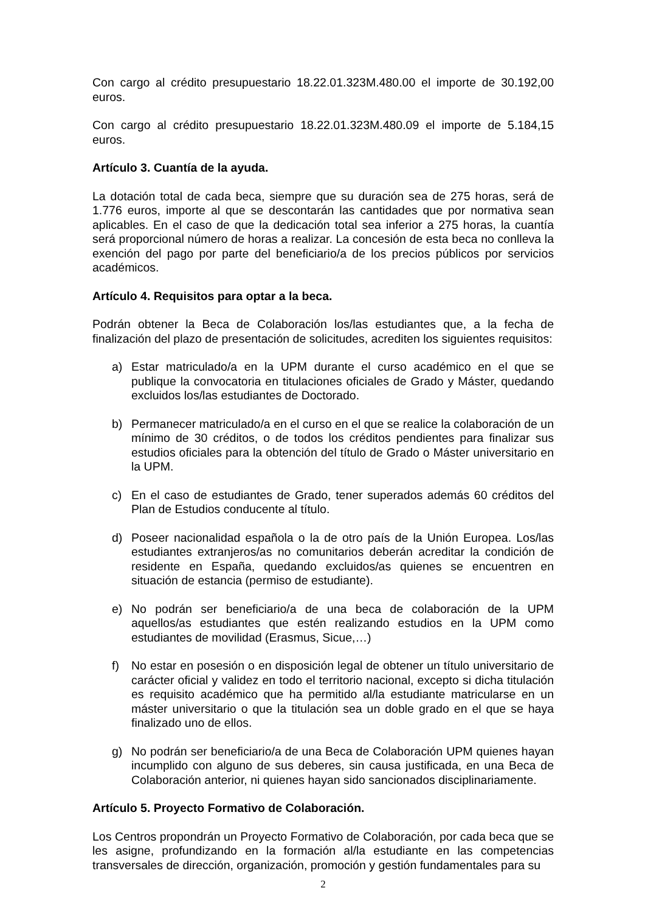Con cargo al crédito presupuestario 18.22.01.323M.480.00 el importe de 30.192,00 euros.
Con cargo al crédito presupuestario 18.22.01.323M.480.09 el importe de 5.184,15 euros.
Artículo 3. Cuantía de la ayuda.
La dotación total de cada beca, siempre que su duración sea de 275 horas, será de 1.776 euros, importe al que se descontarán las cantidades que por normativa sean aplicables. En el caso de que la dedicación total sea inferior a 275 horas, la cuantía será proporcional número de horas a realizar. La concesión de esta beca no conlleva la exención del pago por parte del beneficiario/a de los precios públicos por servicios académicos.
Artículo 4. Requisitos para optar a la beca.
Podrán obtener la Beca de Colaboración los/las estudiantes que, a la fecha de finalización del plazo de presentación de solicitudes, acrediten los siguientes requisitos:
a) Estar matriculado/a en la UPM durante el curso académico en el que se publique la convocatoria en titulaciones oficiales de Grado y Máster, quedando excluidos los/las estudiantes de Doctorado.
b) Permanecer matriculado/a en el curso en el que se realice la colaboración de un mínimo de 30 créditos, o de todos los créditos pendientes para finalizar sus estudios oficiales para la obtención del título de Grado o Máster universitario en la UPM.
c) En el caso de estudiantes de Grado, tener superados además 60 créditos del Plan de Estudios conducente al título.
d) Poseer nacionalidad española o la de otro país de la Unión Europea. Los/las estudiantes extranjeros/as no comunitarios deberán acreditar la condición de residente en España, quedando excluidos/as quienes se encuentren en situación de estancia (permiso de estudiante).
e) No podrán ser beneficiario/a de una beca de colaboración de la UPM aquellos/as estudiantes que estén realizando estudios en la UPM como estudiantes de movilidad (Erasmus, Sicue,…)
f) No estar en posesión o en disposición legal de obtener un título universitario de carácter oficial y validez en todo el territorio nacional, excepto si dicha titulación es requisito académico que ha permitido al/la estudiante matricularse en un máster universitario o que la titulación sea un doble grado en el que se haya finalizado uno de ellos.
g) No podrán ser beneficiario/a de una Beca de Colaboración UPM quienes hayan incumplido con alguno de sus deberes, sin causa justificada, en una Beca de Colaboración anterior, ni quienes hayan sido sancionados disciplinariamente.
Artículo 5. Proyecto Formativo de Colaboración.
Los Centros propondrán un Proyecto Formativo de Colaboración, por cada beca que se les asigne, profundizando en la formación al/la estudiante en las competencias transversales de dirección, organización, promoción y gestión fundamentales para su
2